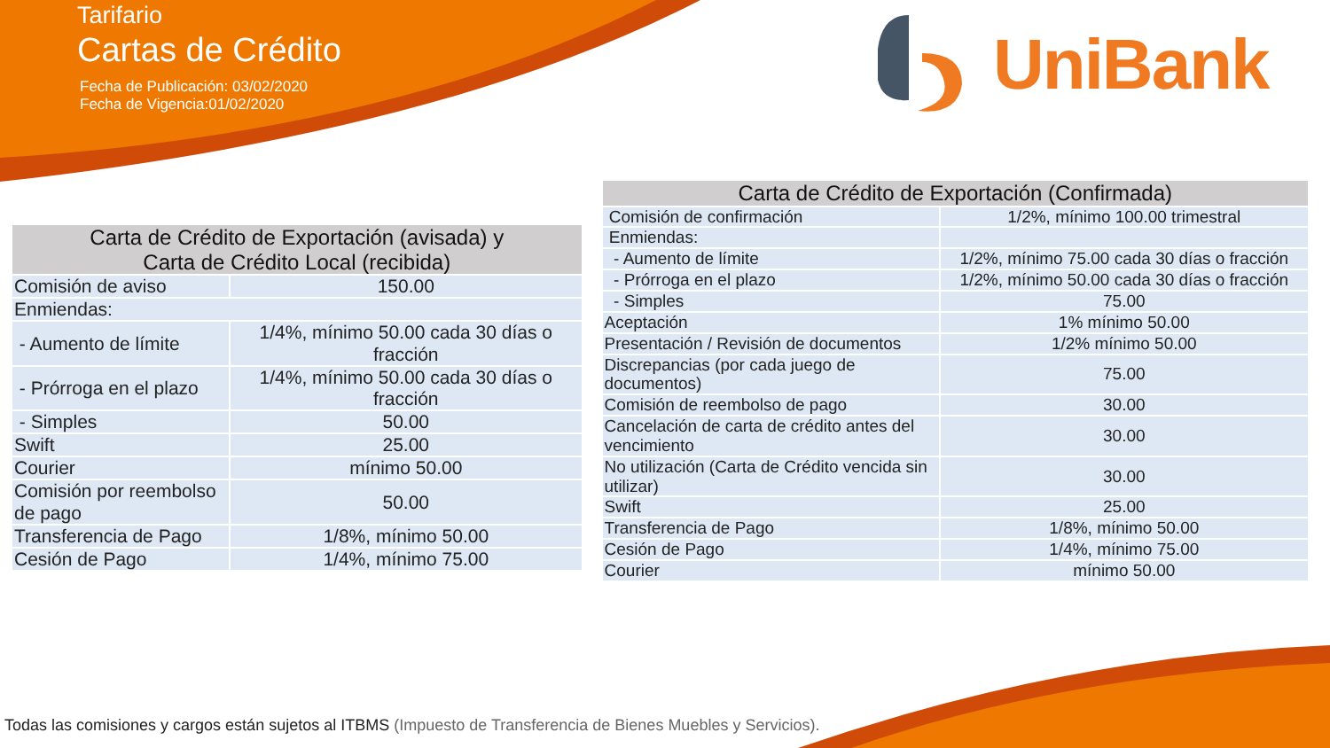Tarifario
Cartas de Crédito
Fecha de Publicación: 03/02/2020
Fecha de Vigencia:01/02/2020
UniBank
| Carta de Crédito de Exportación (avisada) y Carta de Crédito Local (recibida) | |
| --- | --- |
| Comisión de aviso | 150.00 |
| Enmiendas: | |
| - Aumento de límite | 1/4%, mínimo 50.00 cada 30 días o fracción |
| - Prórroga en el plazo | 1/4%, mínimo 50.00 cada 30 días o fracción |
| - Simples | 50.00 |
| Swift | 25.00 |
| Courier | mínimo 50.00 |
| Comisión por reembolso de pago | 50.00 |
| Transferencia de Pago | 1/8%, mínimo 50.00 |
| Cesión de Pago | 1/4%, mínimo 75.00 |
| Carta de Crédito de Exportación (Confirmada) | |
| --- | --- |
| Comisión de confirmación | 1/2%, mínimo 100.00 trimestral |
| Enmiendas: | |
| - Aumento de límite | 1/2%, mínimo 75.00 cada 30 días o fracción |
| - Prórroga en el plazo | 1/2%, mínimo 50.00 cada 30 días o fracción |
| - Simples | 75.00 |
| Aceptación | 1% mínimo 50.00 |
| Presentación / Revisión de documentos | 1/2% mínimo 50.00 |
| Discrepancias (por cada juego de documentos) | 75.00 |
| Comisión de reembolso de pago | 30.00 |
| Cancelación de carta de crédito antes del vencimiento | 30.00 |
| No utilización (Carta de Crédito vencida sin utilizar) | 30.00 |
| Swift | 25.00 |
| Transferencia de Pago | 1/8%, mínimo 50.00 |
| Cesión de Pago | 1/4%, mínimo 75.00 |
| Courier | mínimo 50.00 |
Todas las comisiones y cargos están sujetos al ITBMS (Impuesto de Transferencia de Bienes Muebles y Servicios).